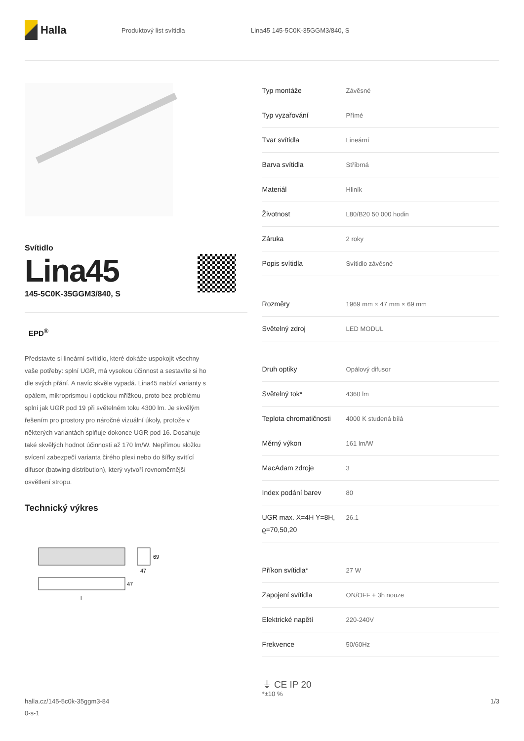Halla
Produktový list svítidla Lina45 145-5C0K-35GGM3/840, S
Svítidlo
Lina45
145-5C0K-35GGM3/840, S
EPD<sup>®</sup>
Představte si lineární svítidlo, které dokáže uspokojit všechny vaše potřeby: splní UGR, má vysokou účinnost a sestavíte si ho dle svých přání. A navíc skvěle vypadá. Lina45 nabízí varianty s opálem, mikroprismou i optickou mřížkou, proto bez problému splní jak UGR pod 19 při světelném toku 4300 lm. Je skvělým řešením pro prostory pro náročné vizuální úkoly, protože v některých variantách splňuje dokonce UGR pod 16. Dosahuje také skvělých hodnot účinnosti až 170 lm/W. Nepřímou složku svícení zabezpečí varianta čirého plexi nebo do šířky svítící difusor (batwing distribution), který vytvoří rovnoměrnější osvětlení stropu.
Technický výkres
69
47
47
l
| Typ montáže | Závěsné |
| Typ vyzařování | Přímé |
| Tvar svítidla | Lineární |
| Barva svítidla | Stříbrná |
| Materiál | Hliník |
| Životnost | L80/B20 50 000 hodin |
| Záruka | 2 roky |
| Popis svítidla | Svítidlo závěsné |
| Rozměry | 1969 mm × 47 mm × 69 mm |
| Světelný zdroj | LED MODUL |
| Druh optiky | Opálový difusor |
| Světelný tok* | 4360 lm |
| Teplota chromatičnosti | 4000 K studená bílá |
| Měrný výkon | 161 lm/W |
| MacAdam zdroje | 3 |
| Index podání barev | 80 |
| UGR max. X=4H Y=8H, ϱ=70,50,20 | 26.1 |
| Příkon svítidla* | 27 W |
| Zapojení svítidla | ON/OFF + 3h nouze |
| Elektrické napětí | 220-240V |
| Frekvence | 50/60Hz |
⏚ CE IP 20
*±10 %
halla.cz/145-5c0k-35ggm3-84
0-s-1
1/3